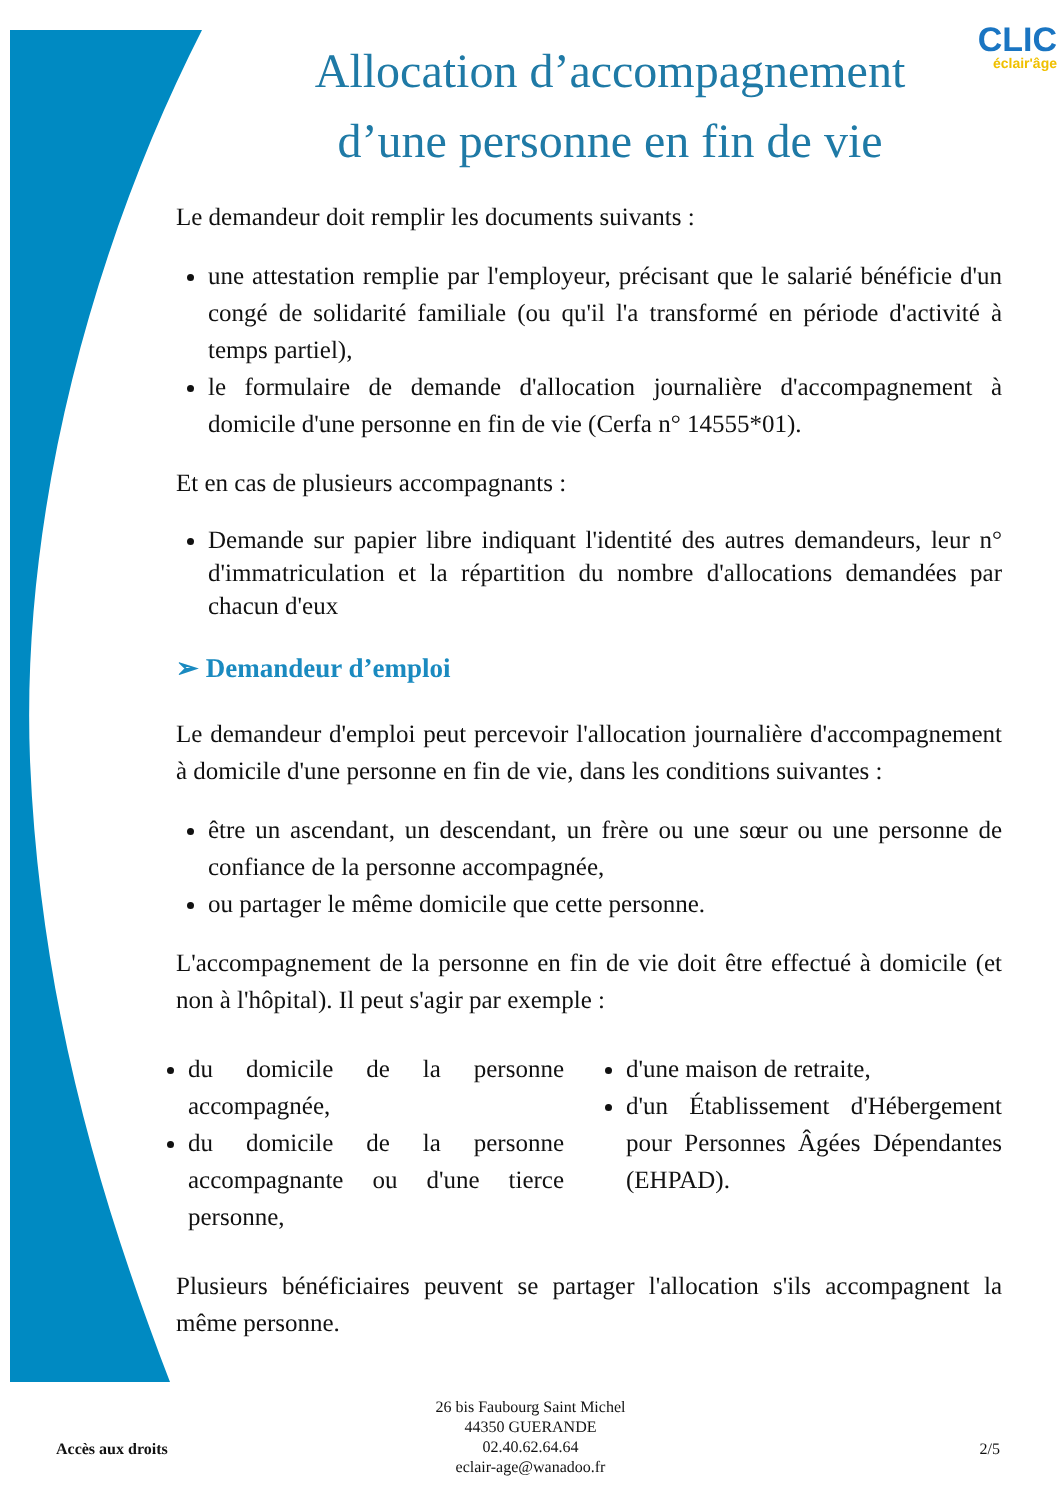CLIC
éclair'âge
Allocation d’accompagnement d’une personne en fin de vie
Le demandeur doit remplir les documents suivants :
une attestation remplie par l'employeur, précisant que le salarié bénéficie d'un congé de solidarité familiale (ou qu'il l'a transformé en période d'activité à temps partiel),
le formulaire de demande d'allocation journalière d'accompagnement à domicile d'une personne en fin de vie (Cerfa n° 14555*01).
Et en cas de plusieurs accompagnants :
Demande sur papier libre indiquant l'identité des autres demandeurs, leur n° d'immatriculation et la répartition du nombre d'allocations demandées par chacun d'eux
➢ Demandeur d’emploi
Le demandeur d'emploi peut percevoir l'allocation journalière d'accompagnement à domicile d'une personne en fin de vie, dans les conditions suivantes :
être un ascendant, un descendant, un frère ou une sœur ou une personne de confiance de la personne accompagnée,
ou partager le même domicile que cette personne.
L'accompagnement de la personne en fin de vie doit être effectué à domicile (et non à l'hôpital). Il peut s'agir par exemple :
du domicile de la personne accompagnée,
du domicile de la personne accompagnante ou d'une tierce personne,
d'une maison de retraite,
d'un Établissement d'Hébergement pour Personnes Âgées Dépendantes (EHPAD).
Plusieurs bénéficiaires peuvent se partager l'allocation s'ils accompagnent la même personne.
Accès aux droits
26 bis Faubourg Saint Michel
44350 GUERANDE
02.40.62.64.64
eclair-age@wanadoo.fr
2/5